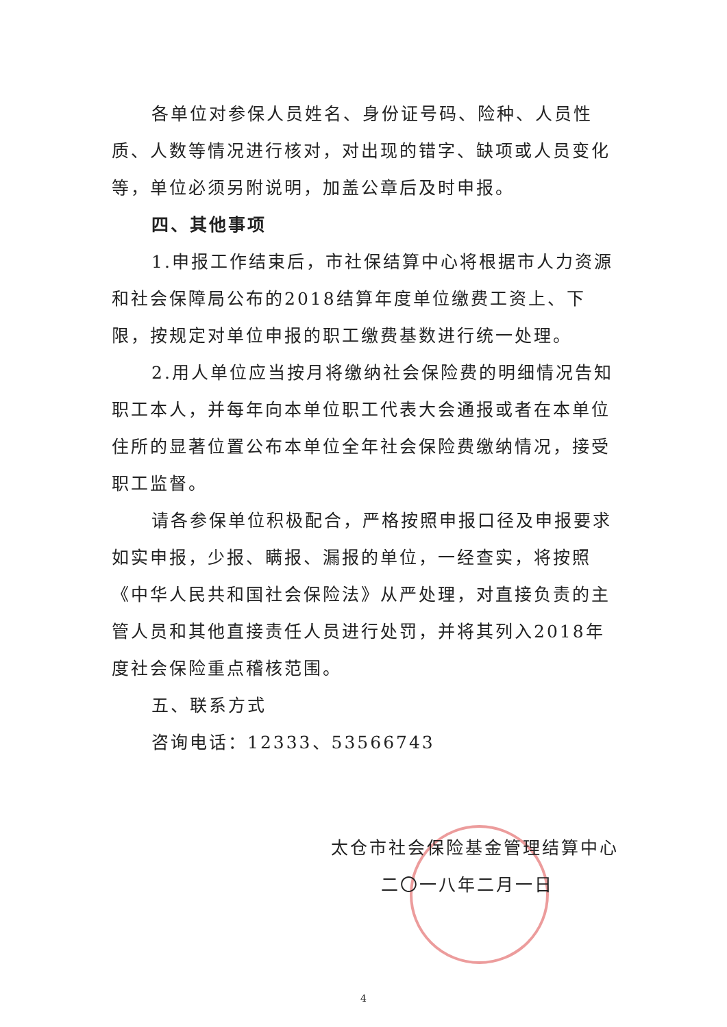各单位对参保人员姓名、身份证号码、险种、人员性质、人数等情况进行核对，对出现的错字、缺项或人员变化等，单位必须另附说明，加盖公章后及时申报。
四、其他事项
1.申报工作结束后，市社保结算中心将根据市人力资源和社会保障局公布的2018结算年度单位缴费工资上、下限，按规定对单位申报的职工缴费基数进行统一处理。
2.用人单位应当按月将缴纳社会保险费的明细情况告知职工本人，并每年向本单位职工代表大会通报或者在本单位住所的显著位置公布本单位全年社会保险费缴纳情况，接受职工监督。
请各参保单位积极配合，严格按照申报口径及申报要求如实申报，少报、瞒报、漏报的单位，一经查实，将按照《中华人民共和国社会保险法》从严处理，对直接负责的主管人员和其他直接责任人员进行处罚，并将其列入2018年度社会保险重点稽核范围。
五、联系方式
咨询电话：12333、53566743
太仓市社会保险基金管理结算中心
二〇一八年二月一日
4